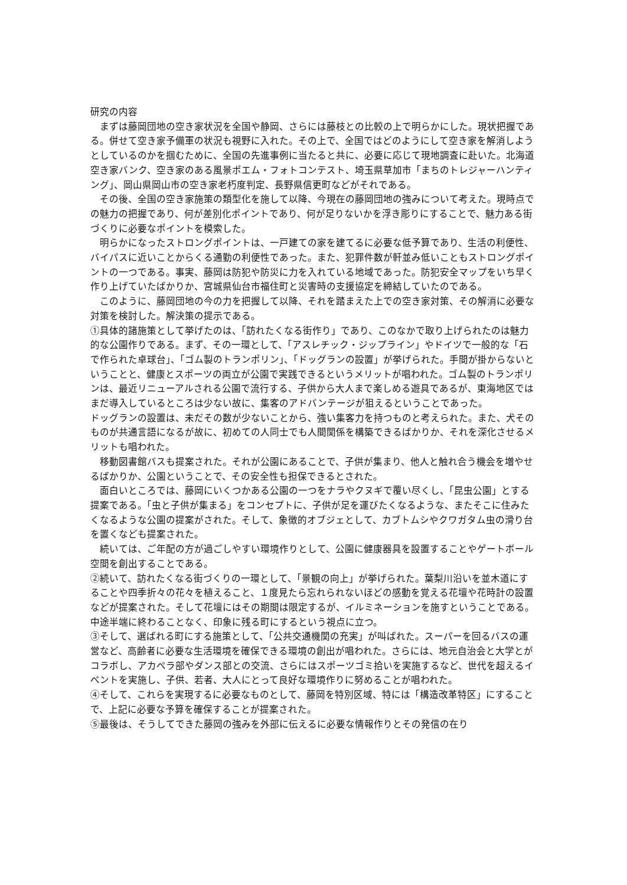研究の内容
　まずは藤岡団地の空き家状況を全国や静岡、さらには藤枝との比較の上で明らかにした。現状把握である。併せて空き家予備軍の状況も視野に入れた。その上で、全国ではどのようにして空き家を解消しようとしているのかを掴むために、全国の先進事例に当たると共に、必要に応じて現地調査に赴いた。北海道空き家バンク、空き家のある風景ポエム・フォトコンテスト、埼玉県草加市「まちのトレジャーハンティング」、岡山県岡山市の空き家老朽度判定、長野県信更町などがそれである。
　その後、全国の空き家施策の類型化を施して以降、今現在の藤岡団地の強みについて考えた。現時点での魅力の把握であり、何が差別化ポイントであり、何が足りないかを浮き彫りにすることで、魅力ある街づくりに必要なポイントを模索した。
　明らかになったストロングポイントは、一戸建ての家を建てるに必要な低予算であり、生活の利便性、バイパスに近いことからくる通勤の利便性であった。また、犯罪件数が軒並み低いこともストロングポイントの一つである。事実、藤岡は防犯や防災に力を入れている地域であった。防犯安全マップをいち早く作り上げていたばかりか、宮城県仙台市福住町と災害時の支援協定を締結していたのである。
　このように、藤岡団地の今の力を把握して以降、それを踏まえた上での空き家対策、その解消に必要な対策を検討した。解決策の提示である。
①具体的諸施策として挙げたのは、「訪れたくなる街作り」であり、このなかで取り上げられたのは魅力的な公園作りである。まず、その一環として、「アスレチック・ジップライン」やドイツで一般的な「石で作られた卓球台」、「ゴム製のトランポリン」、「ドッグランの設置」が挙げられた。手間が掛からないということと、健康とスポーツの両立が公園で実践できるというメリットが唱われた。ゴム製のトランポリンは、最近リニューアルされる公園で流行する、子供から大人まで楽しめる遊具であるが、東海地区ではまだ導入しているところは少ない故に、集客のアドバンテージが狙えるということであった。
ドッグランの設置は、未だその数が少ないことから、強い集客力を持つものと考えられた。また、犬そのものが共通言語になるが故に、初めての人同士でも人間関係を構築できるばかりか、それを深化させるメリットも唱われた。
　移動図書館バスも提案された。それが公園にあることで、子供が集まり、他人と触れ合う機会を増やせるばかりか、公園ということで、その安全性も担保できるとされた。
　面白いところでは、藤岡にいくつかある公園の一つをナラやクヌギで覆い尽くし、「昆虫公園」とする提案である。「虫と子供が集まる」をコンセプトに、子供が足を運びたくなるような、またそこに住みたくなるような公園の提案がされた。そして、象徴的オブジェとして、カブトムシやクワガタム虫の滑り台を置くなども提案された。
　続いては、ご年配の方が過ごしやすい環境作りとして、公園に健康器具を設置することやゲートボール空間を創出することである。
②続いて、訪れたくなる街づくりの一環として、「景観の向上」が挙げられた。葉梨川沿いを並木道にすることや四季折々の花々を植えること、１度見たら忘れられないほどの感動を覚える花壇や花時計の設置などが提案された。そして花壇にはその期間は限定するが、イルミネーションを施すということである。中途半端に終わることなく、印象に残る町にするという視点に立つ。
③そして、選ばれる町にする施策として、「公共交通機関の充実」が叫ばれた。スーパーを回るバスの運営など、高齢者に必要な生活環境を確保できる環境の創出が唱われた。さらには、地元自治会と大学とがコラボし、アカペラ部やダンス部との交流、さらにはスポーツゴミ拾いを実施するなど、世代を超えるイベントを実施し、子供、若者、大人にとって良好な環境作りに努めることが唱われた。
④そして、これらを実現するに必要なものとして、藤岡を特別区域、特には「構造改革特区」にすることで、上記に必要な予算を確保することが提案された。
⑤最後は、そうしてできた藤岡の強みを外部に伝えるに必要な情報作りとその発信の在り